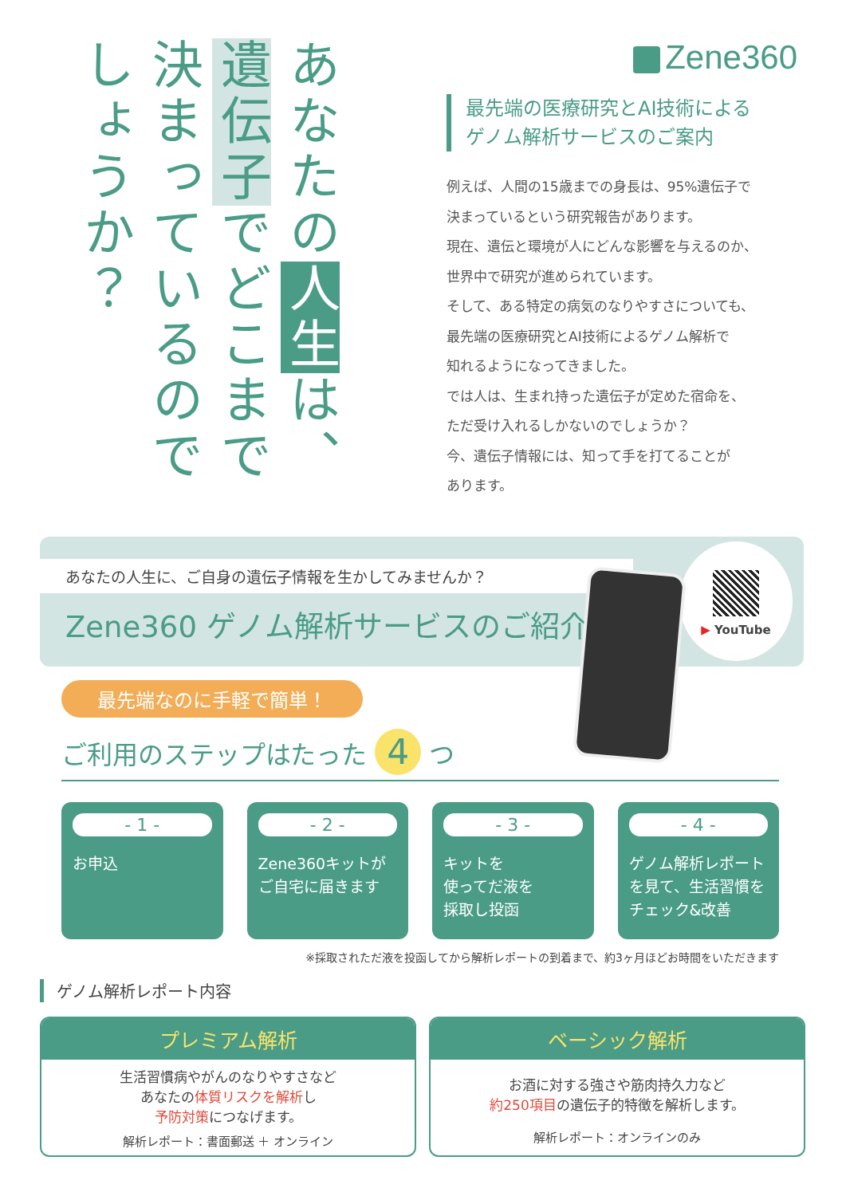あなたの人生は、遺伝子でどこまで決まっているのでしょうか？
Zene360
最先端の医療研究とAI技術による
ゲノム解析サービスのご案内
例えば、人間の15歳までの身長は、95%遺伝子で
決まっているという研究報告があります。
現在、遺伝と環境が人にどんな影響を与えるのか、
世界中で研究が進められています。
そして、ある特定の病気のなりやすさについても、
最先端の医療研究とAI技術によるゲノム解析で
知れるようになってきました。
では人は、生まれ持った遺伝子が定めた宿命を、
ただ受け入れるしかないのでしょうか？
今、遺伝子情報には、知って手を打てることが
あります。
あなたの人生に、ご自身の遺伝子情報を生かしてみませんか？
Zene360 ゲノム解析サービスのご紹介
▶ YouTube
最先端なのに手軽で簡単！
ご利用のステップはたった 4 つ
- 1 -
お申込
- 2 -
Zene360キットが
ご自宅に届きます
- 3 -
キットを
使ってだ液を
採取し投函
- 4 -
ゲノム解析レポート
を見て、生活習慣を
チェック&改善
※採取されただ液を投函してから解析レポートの到着まで、約3ヶ月ほどお時間をいただきます
ゲノム解析レポート内容
プレミアム解析
生活習慣病やがんのなりやすさなど
あなたの体質リスクを解析し
予防対策につなげます。
解析レポート：書面郵送 ＋ オンライン
ベーシック解析
お酒に対する強さや筋肉持久力など
約250項目の遺伝子的特徴を解析します。
解析レポート：オンラインのみ